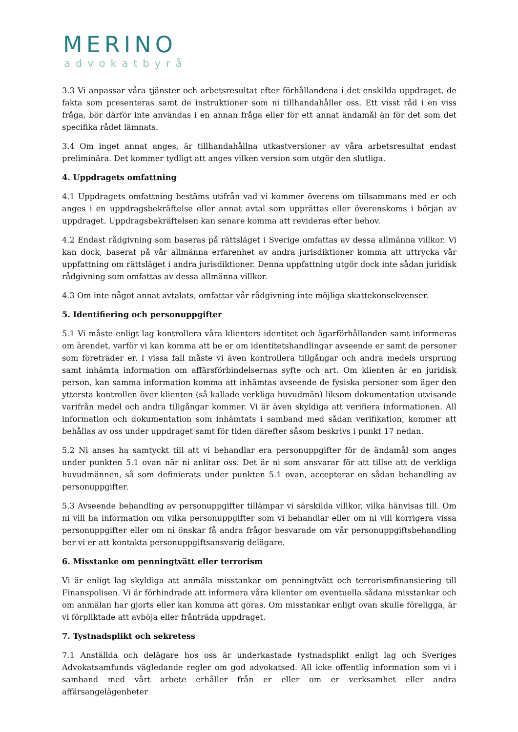MERINO
advokatbyrå
3.3 Vi anpassar våra tjänster och arbetsresultat efter förhållandena i det enskilda uppdraget, de fakta som presenteras samt de instruktioner som ni tillhandahåller oss. Ett visst råd i en viss fråga, bör därför inte användas i en annan fråga eller för ett annat ändamål än för det som det specifika rådet lämnats.
3.4 Om inget annat anges, är tillhandahållna utkastversioner av våra arbetsresultat endast preliminära. Det kommer tydligt att anges vilken version som utgör den slutliga.
4. Uppdragets omfattning
4.1 Uppdragets omfattning bestäms utifrån vad vi kommer överens om tillsammans med er och anges i en uppdragsbekräftelse eller annat avtal som upprättas eller överenskoms i början av uppdraget. Uppdragsbekräftelsen kan senare komma att revideras efter behov.
4.2 Endast rådgivning som baseras på rättsläget i Sverige omfattas av dessa allmänna villkor. Vi kan dock, baserat på vår allmänna erfarenhet av andra jurisdiktioner komma att uttrycka vår uppfattning om rättsläget i andra jurisdiktioner. Denna uppfattning utgör dock inte sådan juridisk rådgivning som omfattas av dessa allmänna villkor.
4.3 Om inte något annat avtalats, omfattar vår rådgivning inte möjliga skattekonsekvenser.
5. Identifiering och personuppgifter
5.1 Vi måste enligt lag kontrollera våra klienters identitet och ägarförhållanden samt informeras om ärendet, varför vi kan komma att be er om identitetshandlingar avseende er samt de personer som företräder er. I vissa fall måste vi även kontrollera tillgångar och andra medels ursprung samt inhämta information om affärsförbindelsernas syfte och art. Om klienten är en juridisk person, kan samma information komma att inhämtas avseende de fysiska personer som äger den yttersta kontrollen över klienten (så kallade verkliga huvudmän) liksom dokumentation utvisande varifrån medel och andra tillgångar kommer. Vi är även skyldiga att verifiera informationen. All information och dokumentation som inhämtats i samband med sådan verifikation, kommer att behållas av oss under uppdraget samt för tiden därefter såsom beskrivs i punkt 17 nedan.
5.2 Ni anses ha samtyckt till att vi behandlar era personuppgifter för de ändamål som anges under punkten 5.1 ovan när ni anlitar oss. Det är ni som ansvarar för att tillse att de verkliga huvudmännen, så som definierats under punkten 5.1 ovan, accepterar en sådan behandling av personuppgifter.
5.3 Avseende behandling av personuppgifter tillämpar vi särskilda villkor, vilka hänvisas till. Om ni vill ha information om vilka personuppgifter som vi behandlar eller om ni vill korrigera vissa personuppgifter eller om ni önskar få andra frågor besvarade om vår personuppgiftsbehandling ber vi er att kontakta personuppgiftsansvarig delägare.
6. Misstanke om penningtvätt eller terrorism
Vi är enligt lag skyldiga att anmäla misstankar om penningtvätt och terrorismfinansiering till Finanspolisen. Vi är förhindrade att informera våra klienter om eventuella sådana misstankar och om anmälan har gjorts eller kan komma att göras. Om misstankar enligt ovan skulle föreligga, är vi förpliktade att avböja eller frånträda uppdraget.
7. Tystnadsplikt och sekretess
7.1 Anställda och delägare hos oss är underkastade tystnadsplikt enligt lag och Sveriges Advokatsamfunds vägledande regler om god advokatsed. All icke offentlig information som vi i samband med vårt arbete erhåller från er eller om er verksamhet eller andra affärsangelägenheter